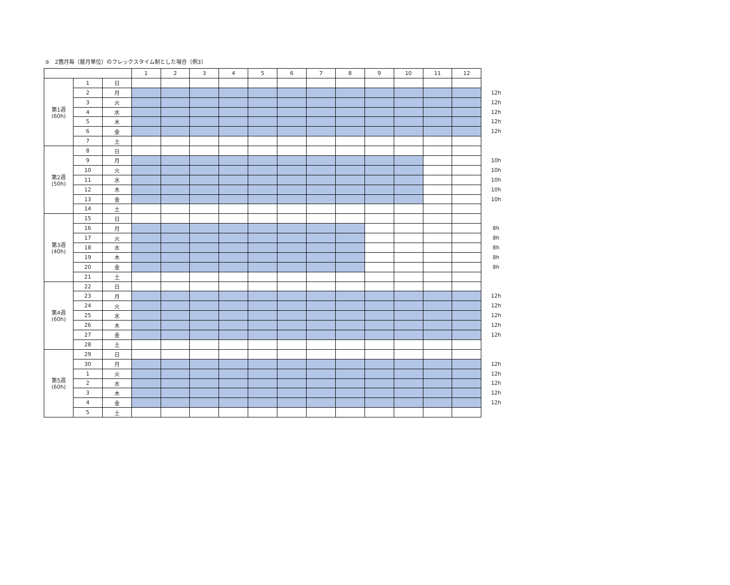③　2箇月毎（暦月単位）のフレックスタイム制とした場合（例3）
| | | | 1 | 2 | 3 | 4 | 5 | 6 | 7 | 8 | 9 | 10 | 11 | 12 | |
| 第1週 (60h) | 1 | 日 | | | | | | | | | | | | | |
| | 2 | 月 | | | | | | | | | | | | | 12h |
| | 3 | 火 | | | | | | | | | | | | | 12h |
| | 4 | 水 | | | | | | | | | | | | | 12h |
| | 5 | 木 | | | | | | | | | | | | | 12h |
| | 6 | 金 | | | | | | | | | | | | | 12h |
| | 7 | 土 | | | | | | | | | | | | | |
| 第2週 (50h) | 8 | 日 | | | | | | | | | | | | | |
| | 9 | 月 | | | | | | | | | | | | | 10h |
| | 10 | 火 | | | | | | | | | | | | | 10h |
| | 11 | 水 | | | | | | | | | | | | | 10h |
| | 12 | 木 | | | | | | | | | | | | | 10h |
| | 13 | 金 | | | | | | | | | | | | | 10h |
| | 14 | 土 | | | | | | | | | | | | | |
| 第3週 (40h) | 15 | 日 | | | | | | | | | | | | | |
| | 16 | 月 | | | | | | | | | | | | | 8h |
| | 17 | 火 | | | | | | | | | | | | | 8h |
| | 18 | 水 | | | | | | | | | | | | | 8h |
| | 19 | 木 | | | | | | | | | | | | | 8h |
| | 20 | 金 | | | | | | | | | | | | | 8h |
| | 21 | 土 | | | | | | | | | | | | | |
| 第4週 (60h) | 22 | 日 | | | | | | | | | | | | | |
| | 23 | 月 | | | | | | | | | | | | | 12h |
| | 24 | 火 | | | | | | | | | | | | | 12h |
| | 25 | 水 | | | | | | | | | | | | | 12h |
| | 26 | 木 | | | | | | | | | | | | | 12h |
| | 27 | 金 | | | | | | | | | | | | | 12h |
| | 28 | 土 | | | | | | | | | | | | | |
| 第5週 (60h) | 29 | 日 | | | | | | | | | | | | | |
| | 30 | 月 | | | | | | | | | | | | | 12h |
| | 1 | 火 | | | | | | | | | | | | | 12h |
| | 2 | 水 | | | | | | | | | | | | | 12h |
| | 3 | 木 | | | | | | | | | | | | | 12h |
| | 4 | 金 | | | | | | | | | | | | | 12h |
| | 5 | 土 | | | | | | | | | | | | | |